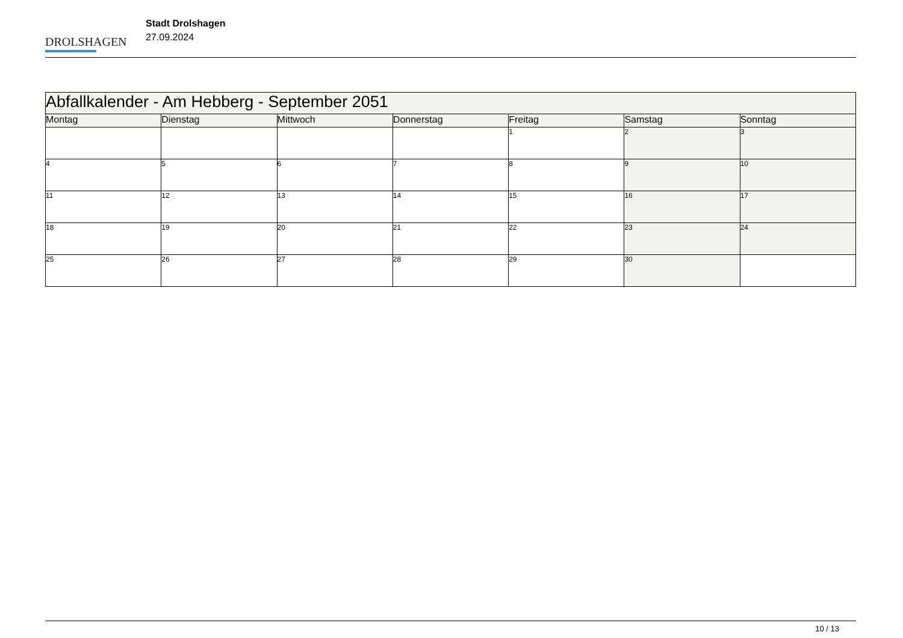DROLSHAGEN
Stadt Drolshagen
27.09.2024
| Abfallkalender - Am Hebberg - September 2051 | | | | | | |
| --- | --- | --- | --- | --- | --- | --- |
| Montag | Dienstag | Mittwoch | Donnerstag | Freitag | Samstag | Sonntag |
| | | | | 1 | 2 | 3 |
| 4 | 5 | 6 | 7 | 8 | 9 | 10 |
| 11 | 12 | 13 | 14 | 15 | 16 | 17 |
| 18 | 19 | 20 | 21 | 22 | 23 | 24 |
| 25 | 26 | 27 | 28 | 29 | 30 | |
10 / 13